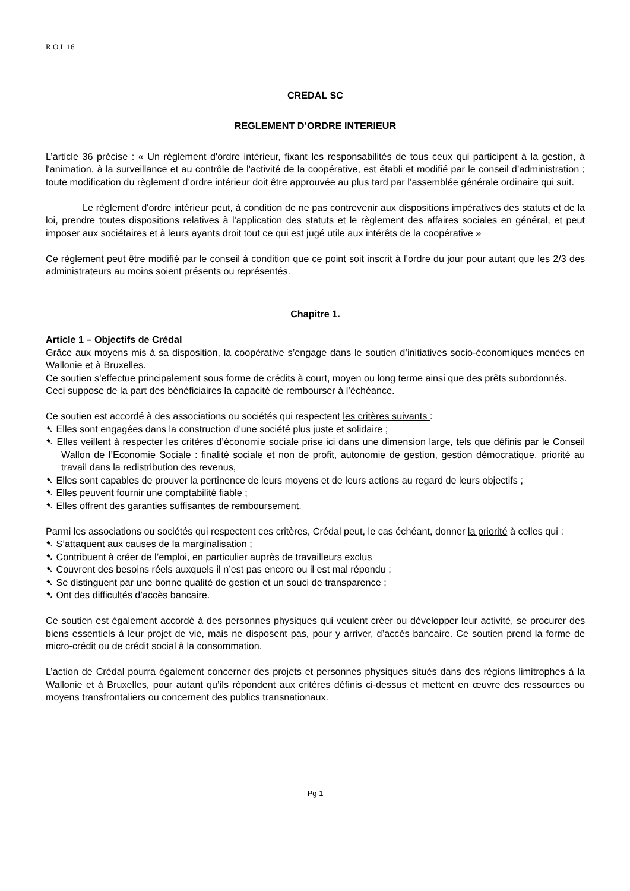R.O.I. 16
CREDAL SC
REGLEMENT D’ORDRE INTERIEUR
L’article 36 précise : « Un règlement d'ordre intérieur, fixant les responsabilités de tous ceux qui participent à la gestion, à l'animation, à la surveillance et au contrôle de l'activité de la coopérative, est établi et modifié par le conseil d’administration ; toute modification du règlement d’ordre intérieur doit être approuvée au plus tard par l’assemblée générale ordinaire qui suit.
Le règlement d'ordre intérieur peut, à condition de ne pas contrevenir aux dispositions impératives des statuts et de la loi, prendre toutes dispositions relatives à l'application des statuts et le règlement des affaires sociales en général, et peut imposer aux sociétaires et à leurs ayants droit tout ce qui est jugé utile aux intérêts de la coopérative »
Ce règlement peut être modifié par le conseil à condition que ce point soit inscrit à l’ordre du jour pour autant que les 2/3 des administrateurs au moins soient présents ou représentés.
Chapitre 1.
Article 1 – Objectifs de Crédal
Grâce aux moyens mis à sa disposition, la coopérative s’engage dans le soutien d’initiatives socio-économiques menées en Wallonie et à Bruxelles.
Ce soutien s’effectue principalement sous forme de crédits à court, moyen ou long terme ainsi que des prêts subordonnés.
Ceci suppose de la part des bénéficiaires la capacité de rembourser à l’échéance.
Ce soutien est accordé à des associations ou sociétés qui respectent les critères suivants :
➷ Elles sont engagées dans la construction d’une société plus juste et solidaire ;
➷ Elles veillent à respecter les critères d’économie sociale prise ici dans une dimension large, tels que définis par le Conseil Wallon de l’Economie Sociale : finalité sociale et non de profit, autonomie de gestion, gestion démocratique, priorité au travail dans la redistribution des revenus,
➷ Elles sont capables de prouver la pertinence de leurs moyens et de leurs actions au regard de leurs objectifs ;
➷ Elles peuvent fournir une comptabilité fiable ;
➷ Elles offrent des garanties suffisantes de remboursement.
Parmi les associations ou sociétés qui respectent ces critères, Crédal peut, le cas échéant, donner la priorité à celles qui :
➷ S’attaquent aux causes de la marginalisation ;
➷ Contribuent à créer de l’emploi, en particulier auprès de travailleurs exclus
➷ Couvrent des besoins réels auxquels il n’est pas encore ou il est mal répondu ;
➷ Se distinguent par une bonne qualité de gestion et un souci de transparence ;
➷ Ont des difficultés d’accès bancaire.
Ce soutien est également accordé à des personnes physiques qui veulent créer ou développer leur activité, se procurer des biens essentiels à leur projet de vie, mais ne disposent pas, pour y arriver, d’accès bancaire. Ce soutien prend la forme de micro-crédit ou de crédit social à la consommation.
L’action de Crédal pourra également concerner des projets et personnes physiques situés dans des régions limitrophes à la Wallonie et à Bruxelles, pour autant qu’ils répondent aux critères définis ci-dessus et mettent en œuvre des ressources ou moyens transfrontaliers ou concernent des publics transnationaux.
Pg 1